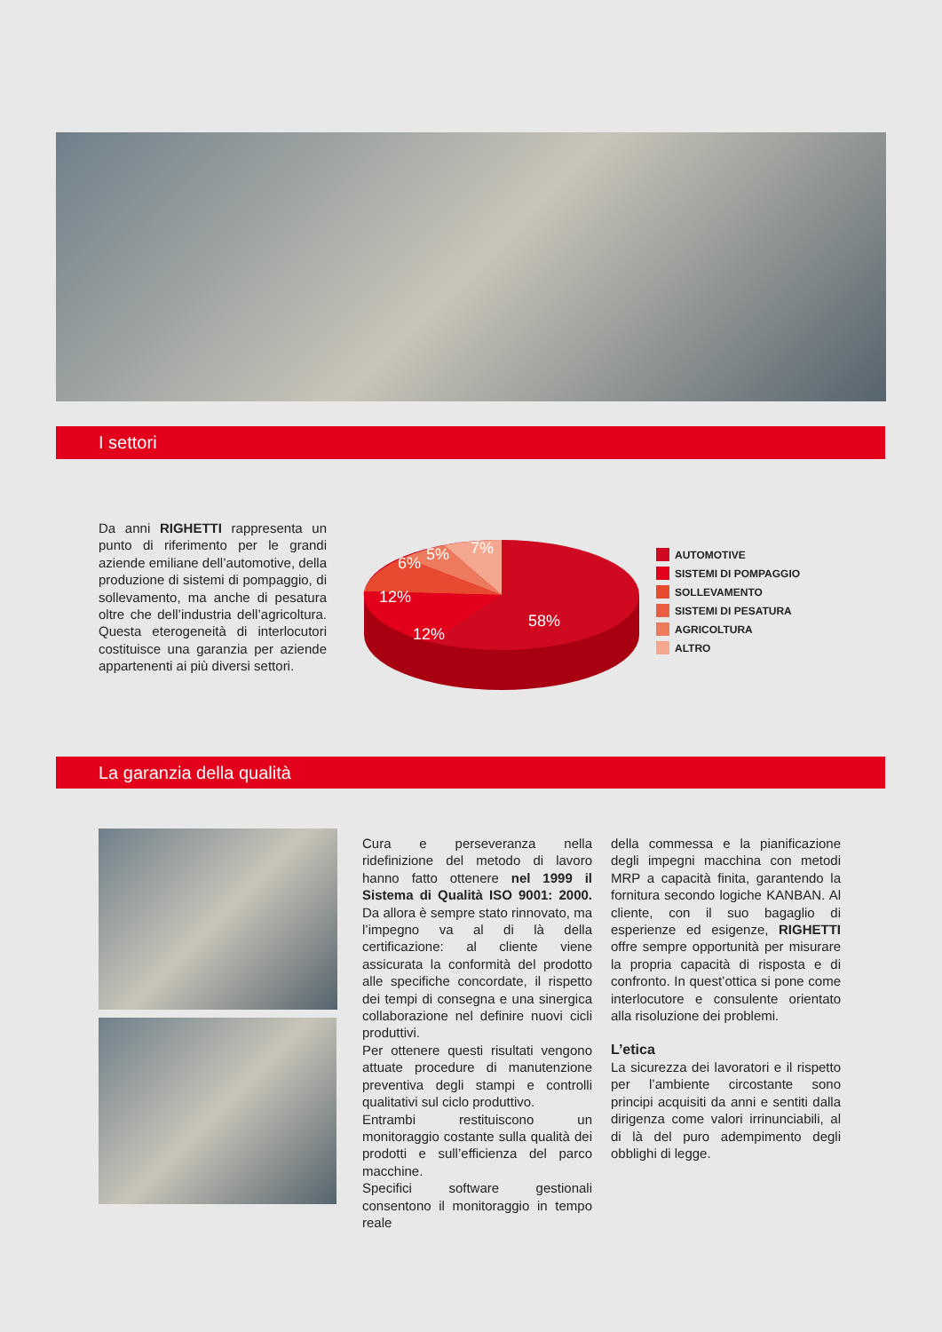I settori
Da anni RIGHETTI rappresenta un punto di riferimento per le grandi aziende emiliane dell’automotive, della produzione di sistemi di pompaggio, di sollevamento, ma anche di pesatura oltre che dell’industria dell’agricoltura. Questa eterogeneità di interlocutori costituisce una garanzia per aziende appartenenti ai più diversi settori.
7%
5%
6%
12%
12%
58%
AUTOMOTIVE
SISTEMI DI POMPAGGIO
SOLLEVAMENTO
SISTEMI DI PESATURA
AGRICOLTURA
ALTRO
La garanzia della qualità
Cura e perseveranza nella ridefinizione del metodo di lavoro hanno fatto ottenere nel 1999 il Sistema di Qualità ISO 9001: 2000. Da allora è sempre stato rinnovato, ma l’impegno va al di là della certificazione: al cliente viene assicurata la conformità del prodotto alle specifiche concordate, il rispetto dei tempi di consegna e una sinergica collaborazione nel definire nuovi cicli produttivi.
Per ottenere questi risultati vengono attuate procedure di manutenzione preventiva degli stampi e controlli qualitativi sul ciclo produttivo.
Entrambi restituiscono un monitoraggio costante sulla qualità dei prodotti e sull’efficienza del parco macchine.
Specifici software gestionali consentono il monitoraggio in tempo reale
della commessa e la pianificazione degli impegni macchina con metodi MRP a capacità finita, garantendo la fornitura secondo logiche KANBAN. Al cliente, con il suo bagaglio di esperienze ed esigenze, RIGHETTI offre sempre opportunità per misurare la propria capacità di risposta e di confronto. In quest’ottica si pone come interlocutore e consulente orientato alla risoluzione dei problemi.
L’etica
La sicurezza dei lavoratori e il rispetto per l’ambiente circostante sono principi acquisiti da anni e sentiti dalla dirigenza come valori irrinunciabili, al di là del puro adempimento degli obblighi di legge.